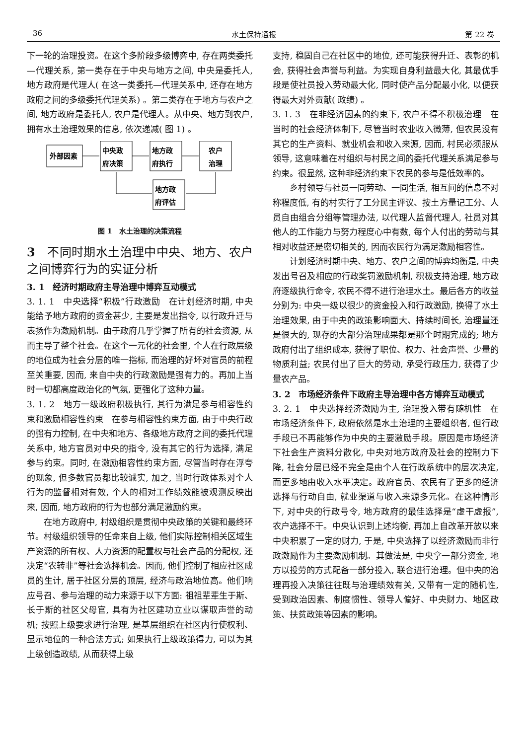36 水土保持通报 第 22 卷
下一轮的治理投资。在这个多阶段多级博弈中, 存在两类委托—代理关系, 第一类存在于中央与地方之间, 中央是委托人, 地方政府是代理人( 在这一类委托—代理关系中, 还存在地方政府之间的多级委托代理关系) 。第二类存在于地方与农户之间, 地方政府是委托人, 农户是代理人。从中央、地方到农户, 拥有水土治理效果的信息, 依次递减( 图 1) 。
外部因素
中央政
府决策
地方政
府执行
农户
治理
地方政
府评估
图 1　水土治理的决策流程
3　不同时期水土治理中中央、地方、农户之间博弈行为的实证分析
3. 1　经济时期政府主导治理中博弈互动模式
3. 1. 1　中央选择“积极”行政激励　在计划经济时期, 中央能给予地方政府的资金甚少, 主要是发出指令, 以行政升迁与表扬作为激励机制。由于政府几乎掌握了所有的社会资源, 从而主导了整个社会。在这个一元化的社会里, 个人在行政层级的地位成为社会分层的唯一指标, 而治理的好坏对官员的前程至关重要, 因而, 来自中央的行政激励是强有力的。再加上当时一切都高度政治化的气氛, 更强化了这种力量。
3. 1. 2　地方一级政府积极执行, 其行为满足参与相容性约束和激励相容性约束　在参与相容性约束方面, 由于中央行政的强有力控制, 在中央和地方、各级地方政府之间的委托代理关系中, 地方官员对中央的指令, 没有其它的行为选择, 满足参与约束。同时, 在激励相容性约束方面, 尽管当时存在浮夸的现象, 但多数官员都比较诚实, 加之, 当时行政体系对个人行为的监督相对有效, 个人的相对工作绩效能被观测反映出来, 因而, 地方政府的行为也部分满足激励约束。
在地方政府中, 村级组织是贯彻中央政策的关键和最终环节。村级组织领导的任命来自上级, 他们实际控制相关区域生产资源的所有权、人力资源的配置权与社会产品的分配权, 还决定“农转非”等社会选择机会。因而, 他们控制了相应社区成员的生计, 居于社区分层的顶层, 经济与政治地位高。他们响应号召、参与治理的动力来源于以下方面: 祖祖辈辈生于斯、长于斯的社区父母官, 具有为社区建功立业以谋取声誉的动机; 按照上级要求进行治理, 是基层组织在社区内行使权利、显示地位的一种合法方式; 如果执行上级政策得力, 可以为其上级创造政绩, 从而获得上级
支持, 稳固自己在社区中的地位, 还可能获得升迁、表彰的机会, 获得社会声誉与利益。为实现自身利益最大化, 其最优手段是使社员投入劳动最大化, 同时使产品分配最小化, 以便获得最大对外贡献( 政绩) 。
3. 1. 3　在非经济因素的约束下, 农户不得不积极治理　在当时的社会经济体制下, 尽管当时农业收入微薄, 但农民没有其它的生产资料、就业机会和收入来源, 因而, 村民必须服从领导, 这意味着在村组织与村民之间的委托代理关系满足参与约束。很显然, 这种非经济约束下农民的参与是低效率的。
乡村领导与社员一同劳动、一同生活, 相互间的信息不对称程度低, 有的村实行了工分民主评议、按土方量记工分、人员自由组合分组等管理办法, 以代理人监督代理人, 社员对其他人的工作能力与努力程度心中有数, 每个人付出的劳动与其相对收益还是密切相关的, 因而农民行为满足激励相容性。
计划经济时期中央、地方、农户之间的博弈均衡是, 中央发出号召及相应的行政奖罚激励机制, 积极支持治理, 地方政府逐级执行命令, 农民不得不进行治理水土。最后各方的收益分别为: 中央一级以很少的资金投入和行政激励, 换得了水土治理效果, 由于中央的政策影响面大、持续时间长, 治理量还是很大的, 现存的大部分治理成果都是那个时期完成的; 地方政府付出了组织成本, 获得了职位、权力、社会声誉、少量的物质利益; 农民付出了巨大的劳动, 承受行政压力, 获得了少量农产品。
3. 2　市场经济条件下政府主导治理中各方博弈互动模式
3. 2. 1　中央选择经济激励为主, 治理投入带有随机性　在市场经济条件下, 政府依然是水土治理的主要组织者, 但行政手段已不再能够作为中央的主要激励手段。原因是市场经济下社会生产资料分散化, 中央对地方政府及社会的控制力下降, 社会分层已经不完全是由个人在行政系统中的层次决定, 而更多地由收入水平决定。政府官员、农民有了更多的经济选择与行动自由, 就业渠道与收入来源多元化。在这种情形下, 对中央的行政号令, 地方政府的最佳选择是“虚干虚报”, 农户选择不干。中央认识到上述均衡, 再加上自改革开放以来中央积累了一定的财力, 于是, 中央选择了以经济激励而非行政激励作为主要激励机制。其做法是, 中央拿一部分资金, 地方以投劳的方式配备一部分投入, 联合进行治理。但中央的治理再投入决策往往既与治理绩效有关, 又带有一定的随机性, 受到政治因素、制度惯性、领导人偏好、中央财力、地区政策、扶贫政策等因素的影响。